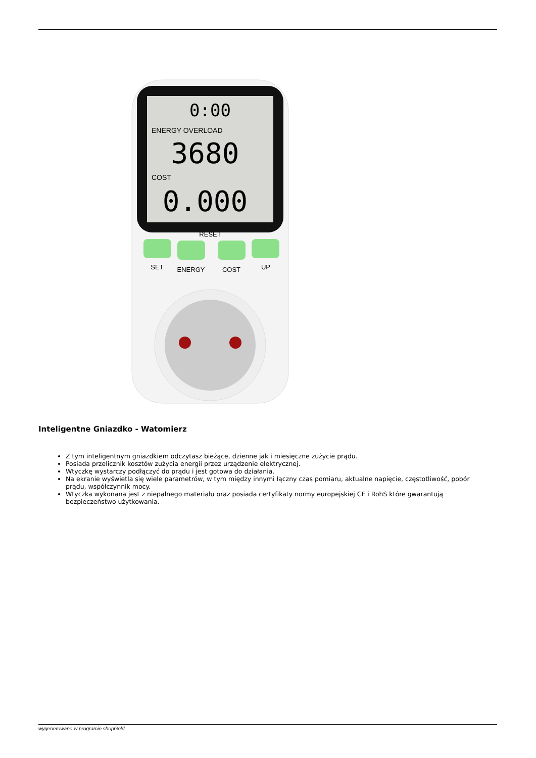0:00
ENERGY OVERLOAD
3680
COST
0.000
RESET
SET
ENERGY
COST
UP
Inteligentne Gniazdko - Watomierz
Z tym inteligentnym gniazdkiem odczytasz bieżące, dzienne jak i miesięczne zużycie prądu.
Posiada przelicznik kosztów zużycia energii przez urządzenie elektrycznej.
Wtyczkę wystarczy podłączyć do prądu i jest gotowa do działania.
Na ekranie wyświetla się wiele parametrów, w tym między innymi łączny czas pomiaru, aktualne napięcie, częstotliwość, pobór prądu, współczynnik mocy.
Wtyczka wykonana jest z niepalnego materiału oraz posiada certyfikaty normy europejskiej CE i RohS które gwarantują bezpieczeństwo użytkowania.
wygenerowano w programie shopGold